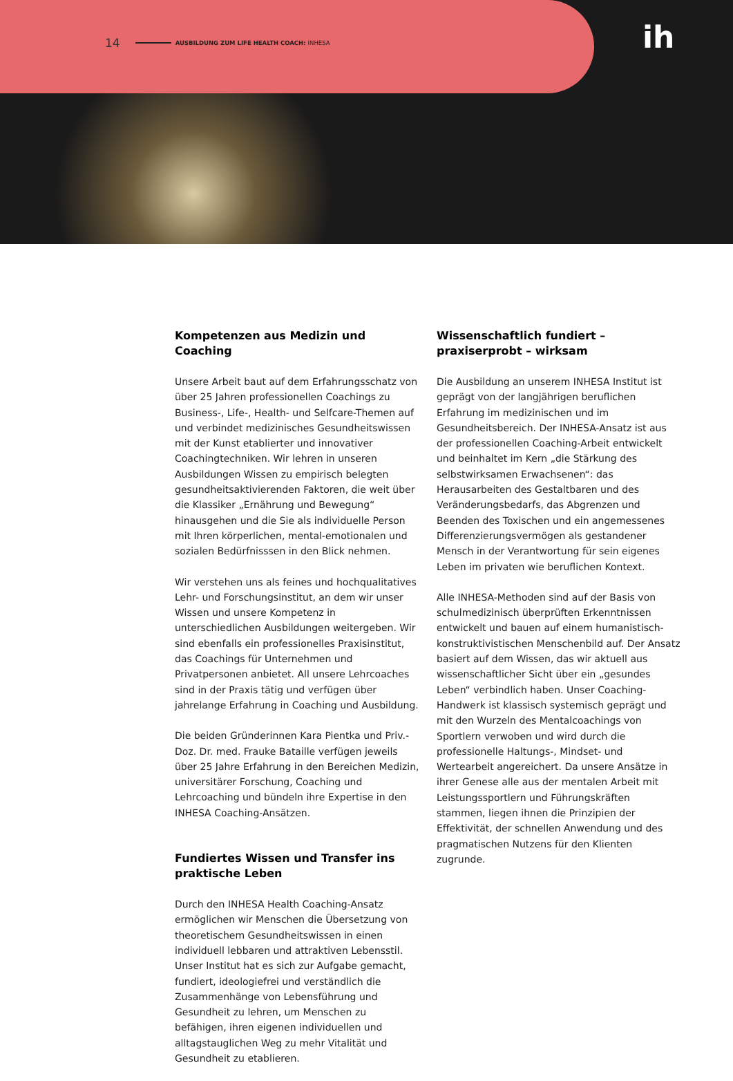14 AUSBILDUNG ZUM LIFE HEALTH COACH: INHESA
ih
Kompetenzen aus Medizin und Coaching
Unsere Arbeit baut auf dem Erfahrungsschatz von über 25 Jahren professionellen Coachings zu Business-, Life-, Health- und Selfcare-Themen auf und verbindet medizinisches Gesundheitswissen mit der Kunst etablierter und innovativer Coachingtechniken. Wir lehren in unseren Ausbildungen Wissen zu empirisch belegten gesundheitsaktivierenden Faktoren, die weit über die Klassiker „Ernährung und Bewegung“ hinausgehen und die Sie als individuelle Person mit Ihren körperlichen, mental-emotionalen und sozialen Bedürfnisssen in den Blick nehmen.
Wir verstehen uns als feines und hochqualitatives Lehr- und Forschungsinstitut, an dem wir unser Wissen und unsere Kompetenz in unterschiedlichen Ausbildungen weitergeben. Wir sind ebenfalls ein professionelles Praxisinstitut, das Coachings für Unternehmen und Privatpersonen anbietet. All unsere Lehrcoaches sind in der Praxis tätig und verfügen über jahrelange Erfahrung in Coaching und Ausbildung.
Die beiden Gründerinnen Kara Pientka und Priv.-Doz. Dr. med. Frauke Bataille verfügen jeweils über 25 Jahre Erfahrung in den Bereichen Medizin, universitärer Forschung, Coaching und Lehrcoaching und bündeln ihre Expertise in den INHESA Coaching-Ansätzen.
Fundiertes Wissen und Transfer ins praktische Leben
Durch den INHESA Health Coaching-Ansatz ermöglichen wir Menschen die Übersetzung von theoretischem Gesundheitswissen in einen individuell lebbaren und attraktiven Lebensstil. Unser Institut hat es sich zur Aufgabe gemacht, fundiert, ideologiefrei und verständlich die Zusammenhänge von Lebensführung und Gesundheit zu lehren, um Menschen zu befähigen, ihren eigenen individuellen und alltagstauglichen Weg zu mehr Vitalität und Gesundheit zu etablieren.
Wissenschaftlich fundiert – praxiserprobt – wirksam
Die Ausbildung an unserem INHESA Institut ist geprägt von der langjährigen beruflichen Erfahrung im medizinischen und im Gesundheitsbereich. Der INHESA-Ansatz ist aus der professionellen Coaching-Arbeit entwickelt und beinhaltet im Kern „die Stärkung des selbstwirksamen Erwachsenen“: das Herausarbeiten des Gestaltbaren und des Veränderungsbedarfs, das Abgrenzen und Beenden des Toxischen und ein angemessenes Differenzierungsvermögen als gestandener Mensch in der Verantwortung für sein eigenes Leben im privaten wie beruflichen Kontext.
Alle INHESA-Methoden sind auf der Basis von schulmedizinisch überprüften Erkenntnissen entwickelt und bauen auf einem humanistisch-konstruktivistischen Menschenbild auf. Der Ansatz basiert auf dem Wissen, das wir aktuell aus wissenschaftlicher Sicht über ein „gesundes Leben“ verbindlich haben. Unser Coaching-Handwerk ist klassisch systemisch geprägt und mit den Wurzeln des Mentalcoachings von Sportlern verwoben und wird durch die professionelle Haltungs-, Mindset- und Wertearbeit angereichert. Da unsere Ansätze in ihrer Genese alle aus der mentalen Arbeit mit Leistungssportlern und Führungskräften stammen, liegen ihnen die Prinzipien der Effektivität, der schnellen Anwendung und des pragmatischen Nutzens für den Klienten zugrunde.